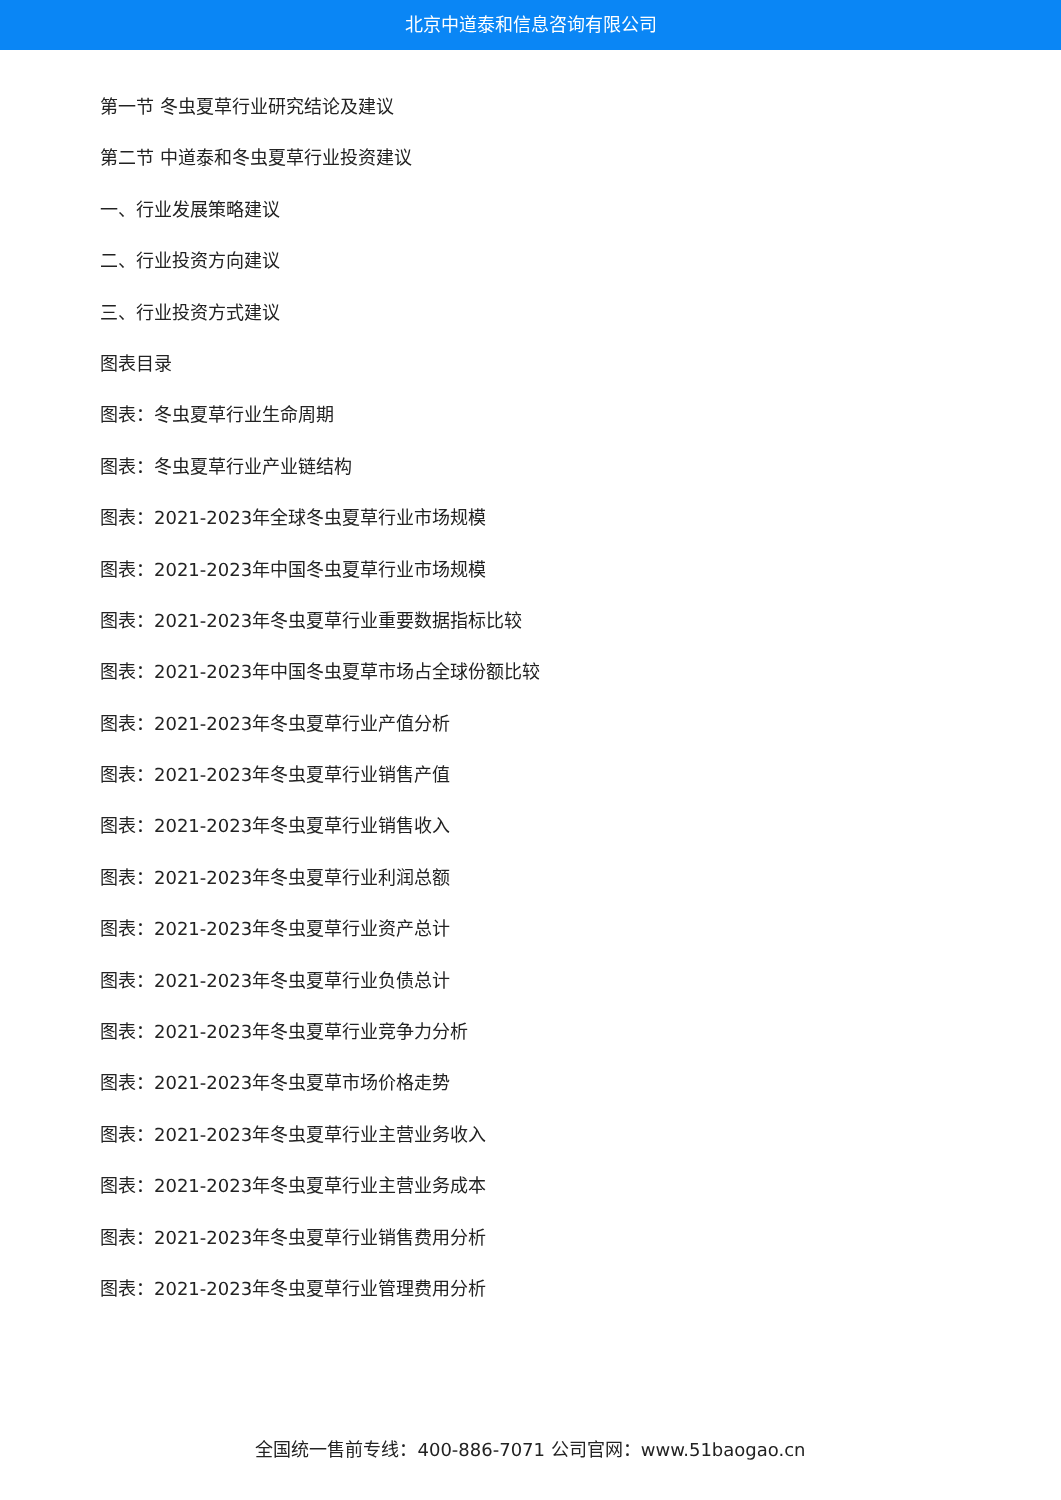北京中道泰和信息咨询有限公司
第一节 冬虫夏草行业研究结论及建议
第二节 中道泰和冬虫夏草行业投资建议
一、行业发展策略建议
二、行业投资方向建议
三、行业投资方式建议
图表目录
图表：冬虫夏草行业生命周期
图表：冬虫夏草行业产业链结构
图表：2021-2023年全球冬虫夏草行业市场规模
图表：2021-2023年中国冬虫夏草行业市场规模
图表：2021-2023年冬虫夏草行业重要数据指标比较
图表：2021-2023年中国冬虫夏草市场占全球份额比较
图表：2021-2023年冬虫夏草行业产值分析
图表：2021-2023年冬虫夏草行业销售产值
图表：2021-2023年冬虫夏草行业销售收入
图表：2021-2023年冬虫夏草行业利润总额
图表：2021-2023年冬虫夏草行业资产总计
图表：2021-2023年冬虫夏草行业负债总计
图表：2021-2023年冬虫夏草行业竞争力分析
图表：2021-2023年冬虫夏草市场价格走势
图表：2021-2023年冬虫夏草行业主营业务收入
图表：2021-2023年冬虫夏草行业主营业务成本
图表：2021-2023年冬虫夏草行业销售费用分析
图表：2021-2023年冬虫夏草行业管理费用分析
全国统一售前专线：400-886-7071 公司官网：www.51baogao.cn